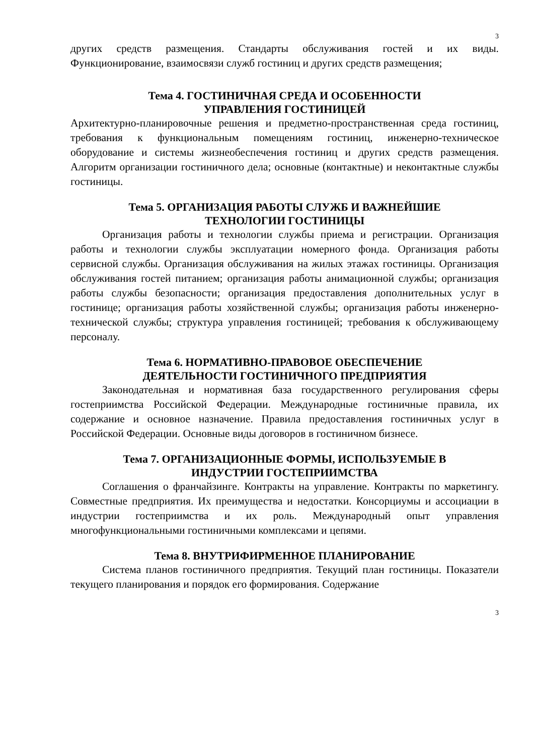3
других средств размещения. Стандарты обслуживания гостей и их виды. Функционирование, взаимосвязи служб гостиниц и других средств размещения;
Тема 4. ГОСТИНИЧНАЯ СРЕДА И ОСОБЕННОСТИ
УПРАВЛЕНИЯ ГОСТИНИЦЕЙ
Архитектурно-планировочные решения и предметно-пространственная среда гостиниц, требования к функциональным помещениям гостиниц, инженерно-техническое оборудование и системы жизнеобеспечения гостиниц и других средств размещения. Алгоритм организации гостиничного дела; основные (контактные) и неконтактные службы гостиницы.
Тема 5. ОРГАНИЗАЦИЯ РАБОТЫ СЛУЖБ И ВАЖНЕЙШИЕ
ТЕХНОЛОГИИ ГОСТИНИЦЫ
Организация работы и технологии службы приема и регистрации. Организация работы и технологии службы эксплуатации номерного фонда. Организация работы сервисной службы. Организация обслуживания на жилых этажах гостиницы. Организация обслуживания гостей питанием; организация работы анимационной службы; организация работы службы безопасности; организация предоставления дополнительных услуг в гостинице; организация работы хозяйственной службы; организация работы инженерно-технической службы; структура управления гостиницей; требования к обслуживающему персоналу.
Тема 6. НОРМАТИВНО-ПРАВОВОЕ ОБЕСПЕЧЕНИЕ
ДЕЯТЕЛЬНОСТИ ГОСТИНИЧНОГО ПРЕДПРИЯТИЯ
Законодательная и нормативная база государственного регулирования сферы гостеприимства Российской Федерации. Международные гостиничные правила, их содержание и основное назначение. Правила предоставления гостиничных услуг в Российской Федерации. Основные виды договоров в гостиничном бизнесе.
Тема 7. ОРГАНИЗАЦИОННЫЕ ФОРМЫ, ИСПОЛЬЗУЕМЫЕ В
ИНДУСТРИИ ГОСТЕПРИИМСТВА
Соглашения о франчайзинге. Контракты на управление. Контракты по маркетингу. Совместные предприятия. Их преимущества и недостатки. Консорциумы и ассоциации в индустрии гостеприимства и их роль. Международный опыт управления многофункциональными гостиничными комплексами и цепями.
Тема 8. ВНУТРИФИРМЕННОЕ ПЛАНИРОВАНИЕ
Система планов гостиничного предприятия. Текущий план гостиницы. Показатели текущего планирования и порядок его формирования. Содержание
3